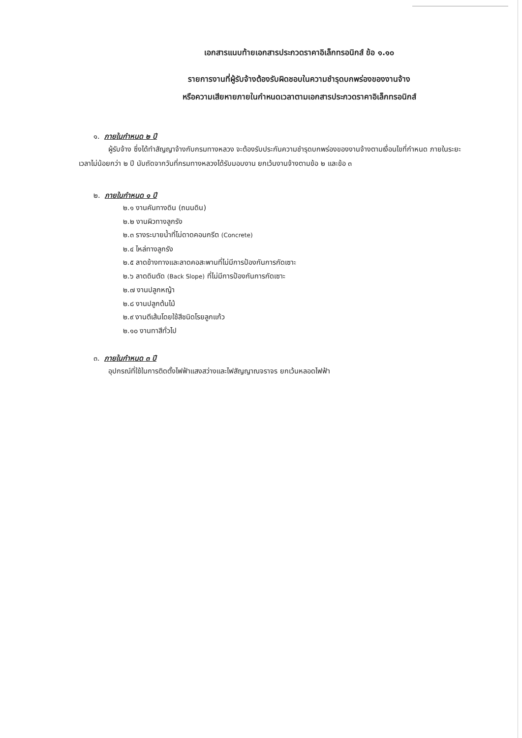เอกสารแนบท้ายเอกสารประกวดราคาอิเล็กทรอนิกส์ ข้อ ๑.๑๐
รายการงานที่ผู้รับจ้างต้องรับผิดชอบในความชำรุดบกพร่องของงานจ้าง
หรือความเสียหายภายในกำหนดเวลาตามเอกสารประกวดราคาอิเล็กทรอนิกส์
๑. ภายในกำหนด ๒ ปี
ผู้รับจ้าง ซึ่งได้ทำสัญญาจ้างกับกรมทางหลวง จะต้องรับประกันความชำรุดบกพร่องของงานจ้างตามเงื่อนไขที่กำหนด ภายในระยะเวลาไม่น้อยกว่า ๒ ปี นับถัดจากวันที่กรมทางหลวงได้รับมอบงาน ยกเว้นงานจ้างตามข้อ ๒ และข้อ ๓
๒. ภายในกำหนด ๑ ปี
๒.๑ งานคันทางดิน (ถนนดิน)
๒.๒ งานผิวทางลูกรัง
๒.๓ รางระบายน้ำที่ไม่ดาดคอนกรีต (Concrete)
๒.๔ ไหล่ทางลูกรัง
๒.๕ ลาดข้างทางและลาดคอสะพานที่ไม่มีการป้องกันการกัดเซาะ
๒.๖ ลาดดินตัด (Back Slope) ที่ไม่มีการป้องกันการกัดเซาะ
๒.๗ งานปลูกหญ้า
๒.๘ งานปลูกต้นไม้
๒.๙ งานตีเส้นโดยใช้สีชนิดโรยลูกแก้ว
๒.๑๐ งานทาสีทั่วไป
๓. ภายในกำหนด ๓ ปี
อุปกรณ์ที่ใช้ในการติดตั้งไฟฟ้าแสงสว่างและไฟสัญญาณจราจร ยกเว้นหลอดไฟฟ้า